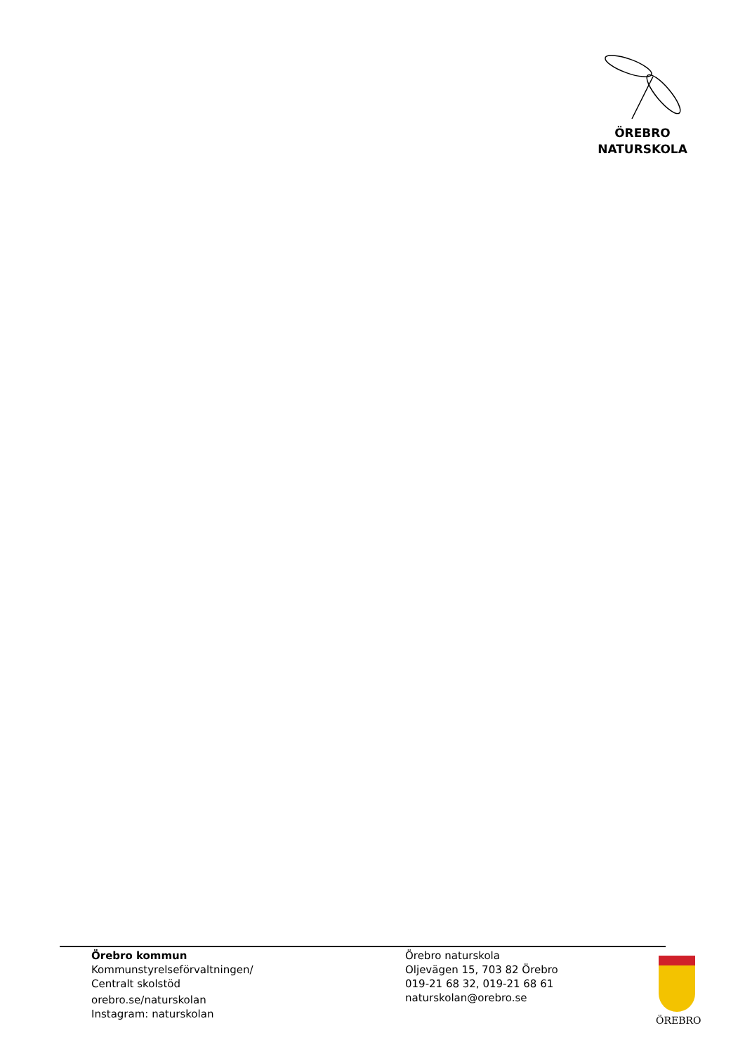ÖREBRO
NATURSKOLA
Örebro kommun
Kommunstyrelseförvaltningen/
Centralt skolstöd
orebro.se/naturskolan
Instagram: naturskolan
Örebro naturskola
Oljevägen 15, 703 82 Örebro
019-21 68 32, 019-21 68 61
naturskolan@orebro.se
ÖREBRO